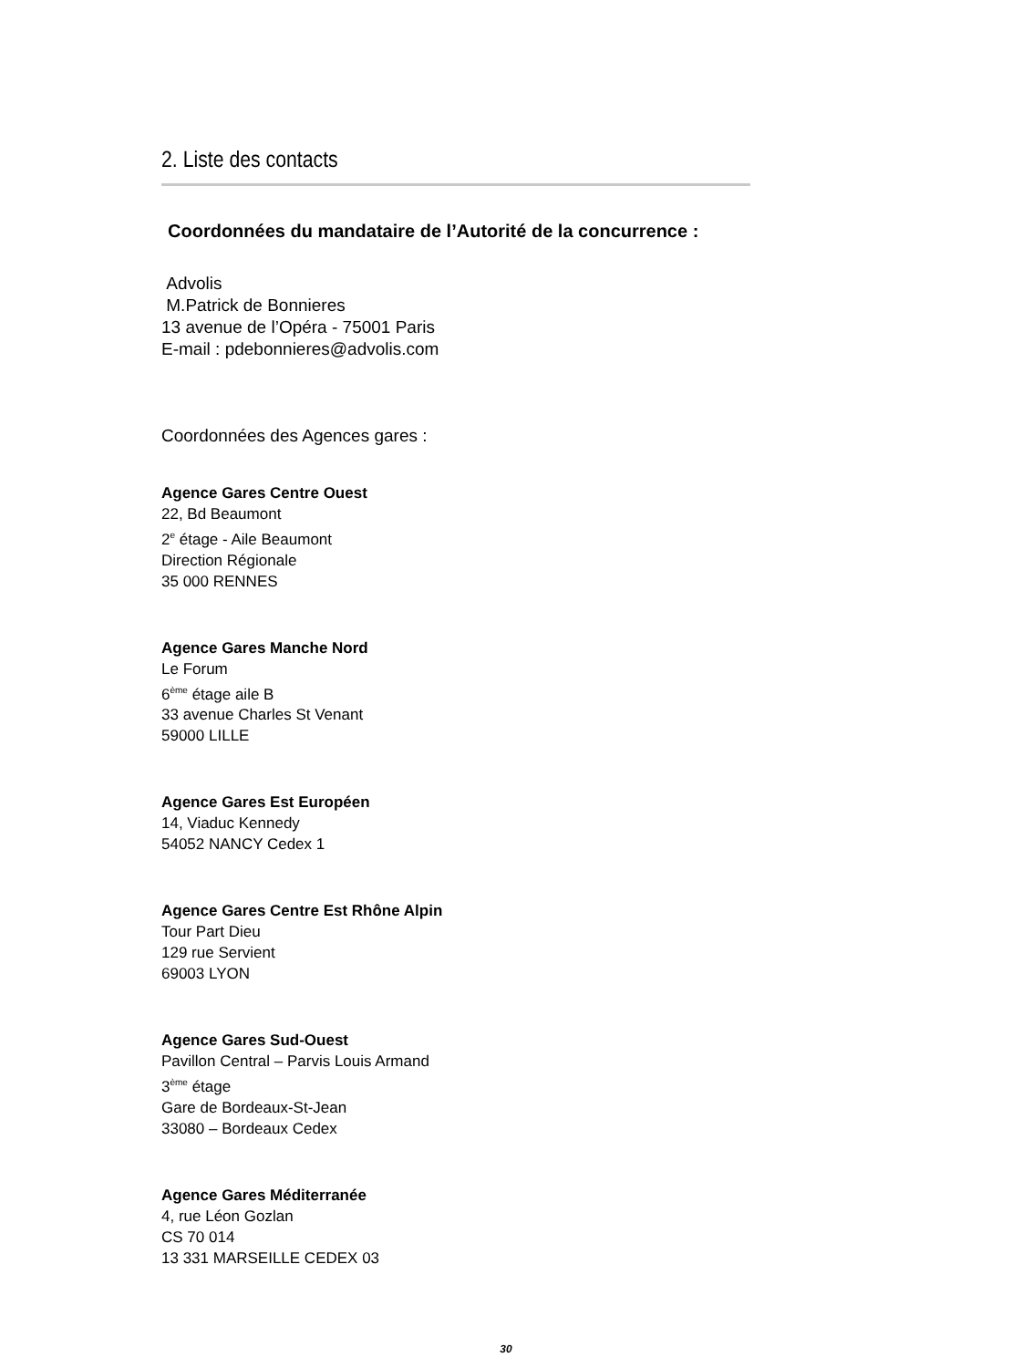2. Liste des contacts
Coordonnées du mandataire de l’Autorité de la concurrence :
Advolis
M.Patrick de Bonnieres
13 avenue de l’Opéra - 75001 Paris
E-mail : pdebonnieres@advolis.com
Coordonnées des Agences gares :
Agence Gares Centre Ouest
22, Bd Beaumont
2<sup>e</sup> étage - Aile Beaumont
Direction Régionale
35 000 RENNES
Agence Gares Manche Nord
Le Forum
6<sup>ème</sup> étage aile B
33 avenue Charles St Venant
59000 LILLE
Agence Gares Est Européen
14, Viaduc Kennedy
54052 NANCY Cedex 1
Agence Gares Centre Est Rhône Alpin
Tour Part Dieu
129 rue Servient
69003 LYON
Agence Gares Sud-Ouest
Pavillon Central – Parvis Louis Armand
3<sup>ème</sup> étage
Gare de Bordeaux-St-Jean
33080 – Bordeaux Cedex
Agence Gares Méditerranée
4, rue Léon Gozlan
CS 70 014
13 331 MARSEILLE CEDEX 03
30